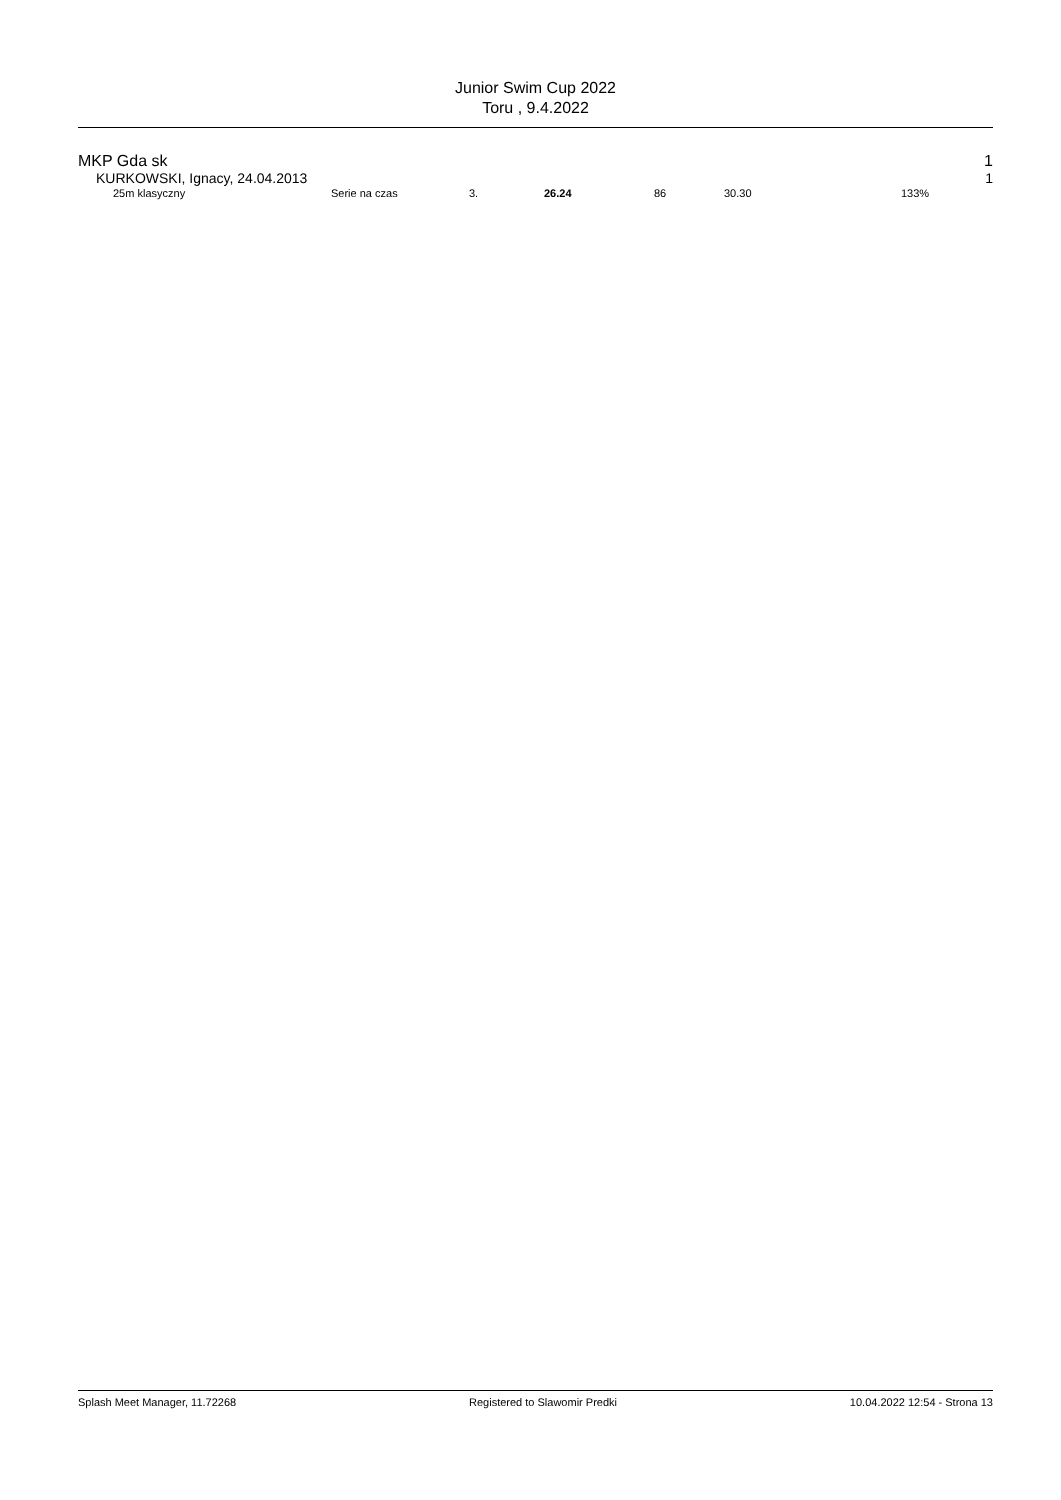Junior Swim Cup 2022
Toru , 9.4.2022
MKP Gda sk 1
KURKOWSKI, Ignacy, 24.04.2013 1
| 25m klasyczny | Serie na czas | 3. | 26.24 | 86 | 30.30 | 133% |
Splash Meet Manager, 11.72268 Registered to Slawomir Predki 10.04.2022 12:54 - Strona 13